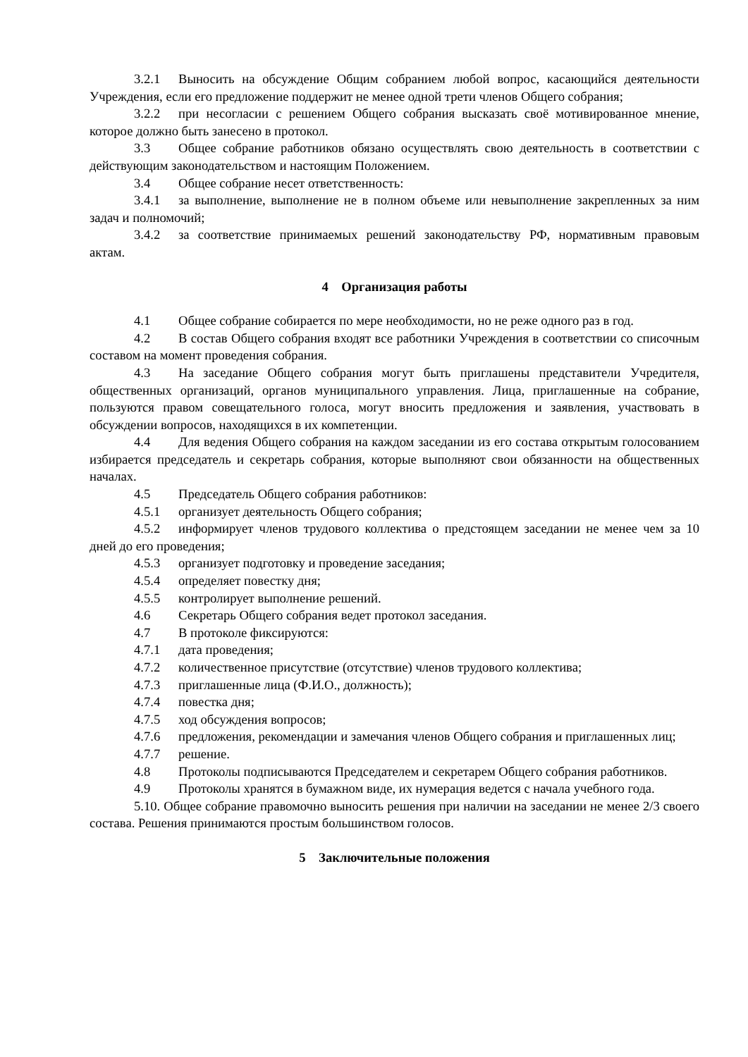3.2.1 Выносить на обсуждение Общим собранием любой вопрос, касающийся деятельности Учреждения, если его предложение поддержит не менее одной трети членов Общего собрания;
3.2.2 при несогласии с решением Общего собрания высказать своё мотивированное мнение, которое должно быть занесено в протокол.
3.3 Общее собрание работников обязано осуществлять свою деятельность в соответствии с действующим законодательством и настоящим Положением.
3.4 Общее собрание несет ответственность:
3.4.1 за выполнение, выполнение не в полном объеме или невыполнение закрепленных за ним задач и полномочий;
3.4.2 за соответствие принимаемых решений законодательству РФ, нормативным правовым актам.
4 Организация работы
4.1 Общее собрание собирается по мере необходимости, но не реже одного раз в год.
4.2 В состав Общего собрания входят все работники Учреждения в соответствии со списочным составом на момент проведения собрания.
4.3 На заседание Общего собрания могут быть приглашены представители Учредителя, общественных организаций, органов муниципального управления. Лица, приглашенные на собрание, пользуются правом совещательного голоса, могут вносить предложения и заявления, участвовать в обсуждении вопросов, находящихся в их компетенции.
4.4 Для ведения Общего собрания на каждом заседании из его состава открытым голосованием избирается председатель и секретарь собрания, которые выполняют свои обязанности на общественных началах.
4.5 Председатель Общего собрания работников:
4.5.1 организует деятельность Общего собрания;
4.5.2 информирует членов трудового коллектива о предстоящем заседании не менее чем за 10 дней до его проведения;
4.5.3 организует подготовку и проведение заседания;
4.5.4 определяет повестку дня;
4.5.5 контролирует выполнение решений.
4.6 Секретарь Общего собрания ведет протокол заседания.
4.7 В протоколе фиксируются:
4.7.1 дата проведения;
4.7.2 количественное присутствие (отсутствие) членов трудового коллектива;
4.7.3 приглашенные лица (Ф.И.О., должность);
4.7.4 повестка дня;
4.7.5 ход обсуждения вопросов;
4.7.6 предложения, рекомендации и замечания членов Общего собрания и приглашенных лиц;
4.7.7 решение.
4.8 Протоколы подписываются Председателем и секретарем Общего собрания работников.
4.9 Протоколы хранятся в бумажном виде, их нумерация ведется с начала учебного года.
5.10. Общее собрание правомочно выносить решения при наличии на заседании не менее 2/3 своего состава. Решения принимаются простым большинством голосов.
5 Заключительные положения